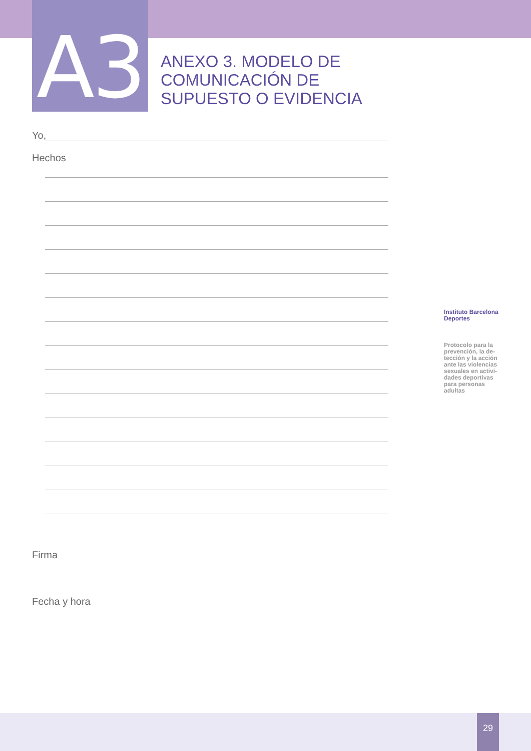A3
ANEXO 3. MODELO DE
COMUNICACIÓN DE
SUPUESTO O EVIDENCIA
Yo,
Hechos
Firma
Fecha y hora
Instituto Barcelona Deportes
Protocolo para la prevención, la de­tección y la acción ante las violencias sexuales en activi­dades deportivas para personas adultas
29